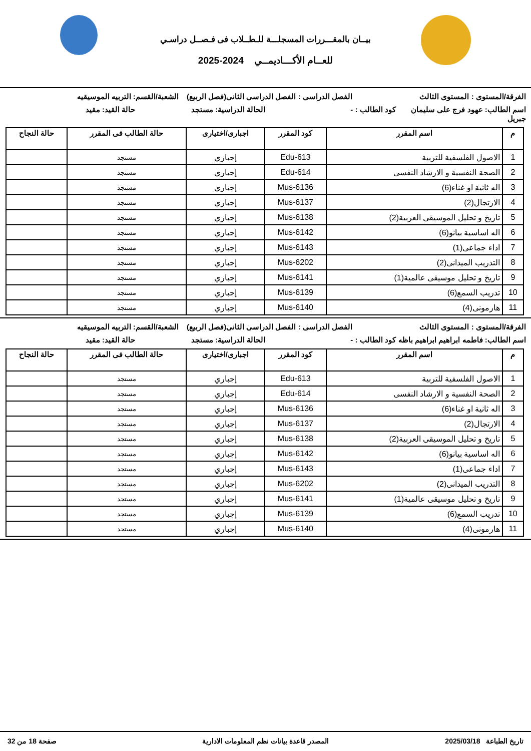بيــان بالمقـــررات المسجلـــة للـطــلاب فى فـصــل دراسـي
للعــام الأكـــاديمــي 2024-2025
الفرقة/المستوى : المستوى الثالث
الفصل الدراسى : الفصل الدراسى الثانى(فصل الربيع)
الشعبة/القسم: التربيه الموسيقيه
اسم الطالب: عهود فرج على سليمان جبريل
كود الطالب : - الحالة الدراسية: مستجد حالة القيد: مقيد
| م | اسم المقرر | كود المقرر | اجبارى/اختيارى | حالة الطالب فى المقرر | حالة النجاح |
| --- | --- | --- | --- | --- | --- |
| 1 | الاصول الفلسفية للتربية | Edu-613 | إجباري | مستجد | |
| 2 | الصحة النفسية و الارشاد النفسى | Edu-614 | إجباري | مستجد | |
| 3 | اله ثانية او غناء(6) | Mus-6136 | إجباري | مستجد | |
| 4 | الارتجال(2) | Mus-6137 | إجباري | مستجد | |
| 5 | تاريخ و تحليل الموسيقى العربية(2) | Mus-6138 | إجباري | مستجد | |
| 6 | اله اساسية بيانو(6) | Mus-6142 | إجباري | مستجد | |
| 7 | اداء جماعى(1) | Mus-6143 | إجباري | مستجد | |
| 8 | التدريب الميدانى(2) | Mus-6202 | إجباري | مستجد | |
| 9 | تاريخ و تحليل موسيقى عالمية(1) | Mus-6141 | إجباري | مستجد | |
| 10 | تدريب السمع(6) | Mus-6139 | إجباري | مستجد | |
| 11 | هارمونى(4) | Mus-6140 | إجباري | مستجد | |
الفرقة/المستوى : المستوى الثالث
الفصل الدراسى : الفصل الدراسى الثانى(فصل الربيع)
الشعبة/القسم: التربيه الموسيقيه
اسم الطالب: فاطمه ابراهيم ابراهيم باظه
كود الطالب : - الحالة الدراسية: مستجد حالة القيد: مقيد
| م | اسم المقرر | كود المقرر | اجبارى/اختيارى | حالة الطالب فى المقرر | حالة النجاح |
| --- | --- | --- | --- | --- | --- |
| 1 | الاصول الفلسفية للتربية | Edu-613 | إجباري | مستجد | |
| 2 | الصحة النفسية و الارشاد النفسى | Edu-614 | إجباري | مستجد | |
| 3 | اله ثانية او غناء(6) | Mus-6136 | إجباري | مستجد | |
| 4 | الارتجال(2) | Mus-6137 | إجباري | مستجد | |
| 5 | تاريخ و تحليل الموسيقى العربية(2) | Mus-6138 | إجباري | مستجد | |
| 6 | اله اساسية بيانو(6) | Mus-6142 | إجباري | مستجد | |
| 7 | اداء جماعى(1) | Mus-6143 | إجباري | مستجد | |
| 8 | التدريب الميدانى(2) | Mus-6202 | إجباري | مستجد | |
| 9 | تاريخ و تحليل موسيقى عالمية(1) | Mus-6141 | إجباري | مستجد | |
| 10 | تدريب السمع(6) | Mus-6139 | إجباري | مستجد | |
| 11 | هارمونى(4) | Mus-6140 | إجباري | مستجد | |
تاريخ الطباعة 2025/03/18 المصدر قاعدة بيانات نظم المعلومات الادارية
صفحة 18 من 32